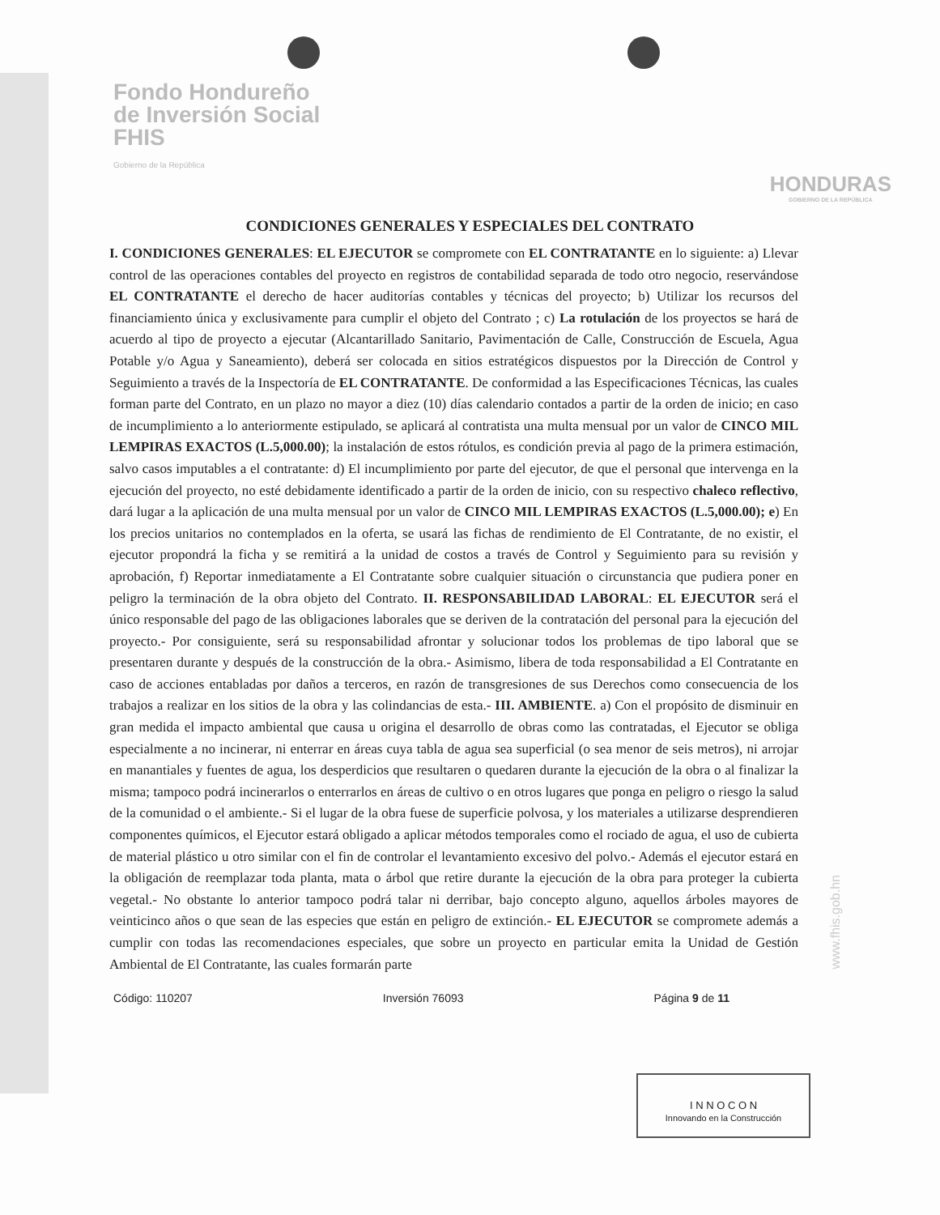Fondo Hondureño
de Inversión Social
FHIS
Gobierno de la República
HONDURAS
GOBIERNO DE LA REPÚBLICA
CONDICIONES GENERALES Y ESPECIALES DEL CONTRATO
I. CONDICIONES GENERALES: EL EJECUTOR se compromete con EL CONTRATANTE en lo siguiente: a) Llevar control de las operaciones contables del proyecto en registros de contabilidad separada de todo otro negocio, reservándose EL CONTRATANTE el derecho de hacer auditorías contables y técnicas del proyecto; b) Utilizar los recursos del financiamiento única y exclusivamente para cumplir el objeto del Contrato ; c) La rotulación de los proyectos se hará de acuerdo al tipo de proyecto a ejecutar (Alcantarillado Sanitario, Pavimentación de Calle, Construcción de Escuela, Agua Potable y/o Agua y Saneamiento), deberá ser colocada en sitios estratégicos dispuestos por la Dirección de Control y Seguimiento a través de la Inspectoría de EL CONTRATANTE. De conformidad a las Especificaciones Técnicas, las cuales forman parte del Contrato, en un plazo no mayor a diez (10) días calendario contados a partir de la orden de inicio; en caso de incumplimiento a lo anteriormente estipulado, se aplicará al contratista una multa mensual por un valor de CINCO MIL LEMPIRAS EXACTOS (L.5,000.00); la instalación de estos rótulos, es condición previa al pago de la primera estimación, salvo casos imputables a el contratante: d) El incumplimiento por parte del ejecutor, de que el personal que intervenga en la ejecución del proyecto, no esté debidamente identificado a partir de la orden de inicio, con su respectivo chaleco reflectivo, dará lugar a la aplicación de una multa mensual por un valor de CINCO MIL LEMPIRAS EXACTOS (L.5,000.00); e) En los precios unitarios no contemplados en la oferta, se usará las fichas de rendimiento de El Contratante, de no existir, el ejecutor propondrá la ficha y se remitirá a la unidad de costos a través de Control y Seguimiento para su revisión y aprobación, f) Reportar inmediatamente a El Contratante sobre cualquier situación o circunstancia que pudiera poner en peligro la terminación de la obra objeto del Contrato. II. RESPONSABILIDAD LABORAL: EL EJECUTOR será el único responsable del pago de las obligaciones laborales que se deriven de la contratación del personal para la ejecución del proyecto.- Por consiguiente, será su responsabilidad afrontar y solucionar todos los problemas de tipo laboral que se presentaren durante y después de la construcción de la obra.- Asimismo, libera de toda responsabilidad a El Contratante en caso de acciones entabladas por daños a terceros, en razón de transgresiones de sus Derechos como consecuencia de los trabajos a realizar en los sitios de la obra y las colindancias de esta.- III. AMBIENTE. a) Con el propósito de disminuir en gran medida el impacto ambiental que causa u origina el desarrollo de obras como las contratadas, el Ejecutor se obliga especialmente a no incinerar, ni enterrar en áreas cuya tabla de agua sea superficial (o sea menor de seis metros), ni arrojar en manantiales y fuentes de agua, los desperdicios que resultaren o quedaren durante la ejecución de la obra o al finalizar la misma; tampoco podrá incinerarlos o enterrarlos en áreas de cultivo o en otros lugares que ponga en peligro o riesgo la salud de la comunidad o el ambiente.- Si el lugar de la obra fuese de superficie polvosa, y los materiales a utilizarse desprendieren componentes químicos, el Ejecutor estará obligado a aplicar métodos temporales como el rociado de agua, el uso de cubierta de material plástico u otro similar con el fin de controlar el levantamiento excesivo del polvo.- Además el ejecutor estará en la obligación de reemplazar toda planta, mata o árbol que retire durante la ejecución de la obra para proteger la cubierta vegetal.- No obstante lo anterior tampoco podrá talar ni derribar, bajo concepto alguno, aquellos árboles mayores de veinticinco años o que sean de las especies que están en peligro de extinción.- EL EJECUTOR se compromete además a cumplir con todas las recomendaciones especiales, que sobre un proyecto en particular emita la Unidad de Gestión Ambiental de El Contratante, las cuales formarán parte
Código: 110207 Inversión 76093 Página 9 de 11
www.fhis.gob.hn
I N N O C O N
Innovando en la Construcción